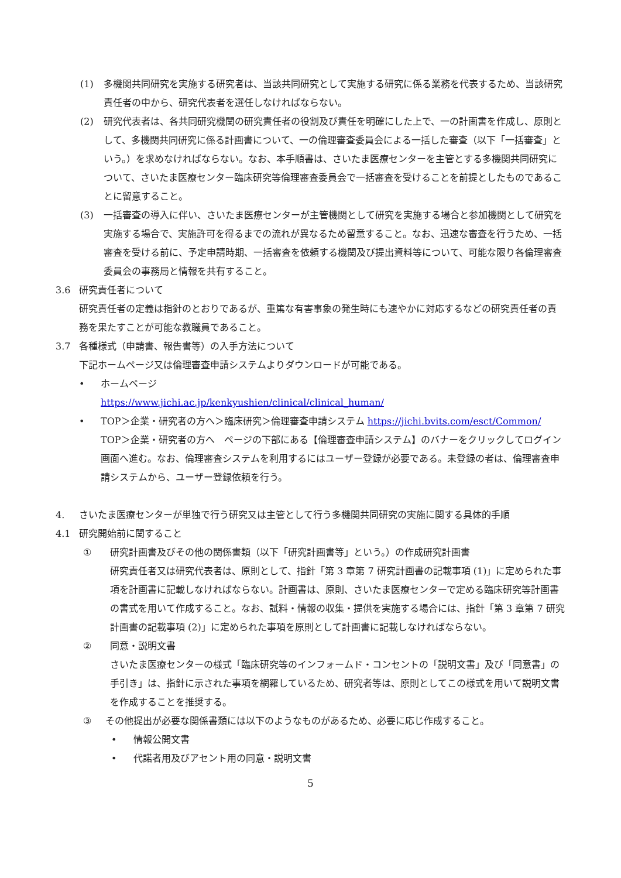(1) 多機関共同研究を実施する研究者は、当該共同研究として実施する研究に係る業務を代表するため、当該研究責任者の中から、研究代表者を選任しなければならない。
(2) 研究代表者は、各共同研究機関の研究責任者の役割及び責任を明確にした上で、一の計画書を作成し、原則として、多機関共同研究に係る計画書について、一の倫理審査委員会による一括した審査（以下「一括審査」という。）を求めなければならない。なお、本手順書は、さいたま医療センターを主管とする多機関共同研究について、さいたま医療センター臨床研究等倫理審査委員会で一括審査を受けることを前提としたものであることに留意すること。
(3) 一括審査の導入に伴い、さいたま医療センターが主管機関として研究を実施する場合と参加機関として研究を実施する場合で、実施許可を得るまでの流れが異なるため留意すること。なお、迅速な審査を行うため、一括審査を受ける前に、予定申請時期、一括審査を依頼する機関及び提出資料等について、可能な限り各倫理審査委員会の事務局と情報を共有すること。
3.6 研究責任者について
研究責任者の定義は指針のとおりであるが、重篤な有害事象の発生時にも速やかに対応するなどの研究責任者の責務を果たすことが可能な教職員であること。
3.7 各種様式（申請書、報告書等）の入手方法について
下記ホームページ又は倫理審査申請システムよりダウンロードが可能である。
• ホームページ
https://www.jichi.ac.jp/kenkyushien/clinical/clinical_human/
• TOP＞企業・研究者の方へ＞臨床研究＞倫理審査申請システム https://jichi.bvits.com/esct/Common/
TOP＞企業・研究者の方へ　ページの下部にある【倫理審査申請システム】のバナーをクリックしてログイン画面へ進む。なお、倫理審査システムを利用するにはユーザー登録が必要である。未登録の者は、倫理審査申請システムから、ユーザー登録依頼を行う。
4. さいたま医療センターが単独で行う研究又は主管として行う多機関共同研究の実施に関する具体的手順
4.1 研究開始前に関すること
① 研究計画書及びその他の関係書類（以下「研究計画書等」という。）の作成研究計画書
研究責任者又は研究代表者は、原則として、指針「第 3 章第 7 研究計画書の記載事項 (1)」に定められた事項を計画書に記載しなければならない。計画書は、原則、さいたま医療センターで定める臨床研究等計画書の書式を用いて作成すること。なお、試料・情報の収集・提供を実施する場合には、指針「第 3 章第 7 研究計画書の記載事項 (2)」に定められた事項を原則として計画書に記載しなければならない。
② 同意・説明文書
さいたま医療センターの様式「臨床研究等のインフォームド・コンセントの「説明文書」及び「同意書」の手引き」は、指針に示された事項を網羅しているため、研究者等は、原則としてこの様式を用いて説明文書を作成することを推奨する。
③ その他提出が必要な関係書類には以下のようなものがあるため、必要に応じ作成すること。
• 情報公開文書
• 代諾者用及びアセント用の同意・説明文書
5